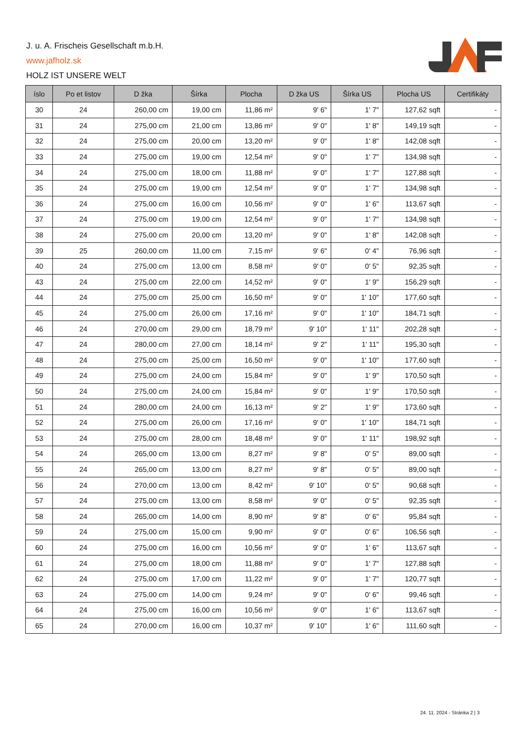J. u. A. Frischeis Gesellschaft m.b.H.
www.jafholz.sk
HOLZ IST UNSERE WELT
| íslo | Po et listov | D žka | Šírka | Plocha | D žka US | Šírka US | Plocha US | Certifikáty |
| --- | --- | --- | --- | --- | --- | --- | --- | --- |
| 30 | 24 | 260,00 cm | 19,00 cm | 11,86 m² | 9' 6" | 1' 7" | 127,62 sqft | - |
| 31 | 24 | 275,00 cm | 21,00 cm | 13,86 m² | 9' 0" | 1' 8" | 149,19 sqft | - |
| 32 | 24 | 275,00 cm | 20,00 cm | 13,20 m² | 9' 0" | 1' 8" | 142,08 sqft | - |
| 33 | 24 | 275,00 cm | 19,00 cm | 12,54 m² | 9' 0" | 1' 7" | 134,98 sqft | - |
| 34 | 24 | 275,00 cm | 18,00 cm | 11,88 m² | 9' 0" | 1' 7" | 127,88 sqft | - |
| 35 | 24 | 275,00 cm | 19,00 cm | 12,54 m² | 9' 0" | 1' 7" | 134,98 sqft | - |
| 36 | 24 | 275,00 cm | 16,00 cm | 10,56 m² | 9' 0" | 1' 6" | 113,67 sqft | - |
| 37 | 24 | 275,00 cm | 19,00 cm | 12,54 m² | 9' 0" | 1' 7" | 134,98 sqft | - |
| 38 | 24 | 275,00 cm | 20,00 cm | 13,20 m² | 9' 0" | 1' 8" | 142,08 sqft | - |
| 39 | 25 | 260,00 cm | 11,00 cm | 7,15 m² | 9' 6" | 0' 4" | 76,96 sqft | - |
| 40 | 24 | 275,00 cm | 13,00 cm | 8,58 m² | 9' 0" | 0' 5" | 92,35 sqft | - |
| 43 | 24 | 275,00 cm | 22,00 cm | 14,52 m² | 9' 0" | 1' 9" | 156,29 sqft | - |
| 44 | 24 | 275,00 cm | 25,00 cm | 16,50 m² | 9' 0" | 1' 10" | 177,60 sqft | - |
| 45 | 24 | 275,00 cm | 26,00 cm | 17,16 m² | 9' 0" | 1' 10" | 184,71 sqft | - |
| 46 | 24 | 270,00 cm | 29,00 cm | 18,79 m² | 9' 10" | 1' 11" | 202,28 sqft | - |
| 47 | 24 | 280,00 cm | 27,00 cm | 18,14 m² | 9' 2" | 1' 11" | 195,30 sqft | - |
| 48 | 24 | 275,00 cm | 25,00 cm | 16,50 m² | 9' 0" | 1' 10" | 177,60 sqft | - |
| 49 | 24 | 275,00 cm | 24,00 cm | 15,84 m² | 9' 0" | 1' 9" | 170,50 sqft | - |
| 50 | 24 | 275,00 cm | 24,00 cm | 15,84 m² | 9' 0" | 1' 9" | 170,50 sqft | - |
| 51 | 24 | 280,00 cm | 24,00 cm | 16,13 m² | 9' 2" | 1' 9" | 173,60 sqft | - |
| 52 | 24 | 275,00 cm | 26,00 cm | 17,16 m² | 9' 0" | 1' 10" | 184,71 sqft | - |
| 53 | 24 | 275,00 cm | 28,00 cm | 18,48 m² | 9' 0" | 1' 11" | 198,92 sqft | - |
| 54 | 24 | 265,00 cm | 13,00 cm | 8,27 m² | 9' 8" | 0' 5" | 89,00 sqft | - |
| 55 | 24 | 265,00 cm | 13,00 cm | 8,27 m² | 9' 8" | 0' 5" | 89,00 sqft | - |
| 56 | 24 | 270,00 cm | 13,00 cm | 8,42 m² | 9' 10" | 0' 5" | 90,68 sqft | - |
| 57 | 24 | 275,00 cm | 13,00 cm | 8,58 m² | 9' 0" | 0' 5" | 92,35 sqft | - |
| 58 | 24 | 265,00 cm | 14,00 cm | 8,90 m² | 9' 8" | 0' 6" | 95,84 sqft | - |
| 59 | 24 | 275,00 cm | 15,00 cm | 9,90 m² | 9' 0" | 0' 6" | 106,56 sqft | - |
| 60 | 24 | 275,00 cm | 16,00 cm | 10,56 m² | 9' 0" | 1' 6" | 113,67 sqft | - |
| 61 | 24 | 275,00 cm | 18,00 cm | 11,88 m² | 9' 0" | 1' 7" | 127,88 sqft | - |
| 62 | 24 | 275,00 cm | 17,00 cm | 11,22 m² | 9' 0" | 1' 7" | 120,77 sqft | - |
| 63 | 24 | 275,00 cm | 14,00 cm | 9,24 m² | 9' 0" | 0' 6" | 99,46 sqft | - |
| 64 | 24 | 275,00 cm | 16,00 cm | 10,56 m² | 9' 0" | 1' 6" | 113,67 sqft | - |
| 65 | 24 | 270,00 cm | 16,00 cm | 10,37 m² | 9' 10" | 1' 6" | 111,60 sqft | - |
24. 11. 2024 - Stránka 2 | 3